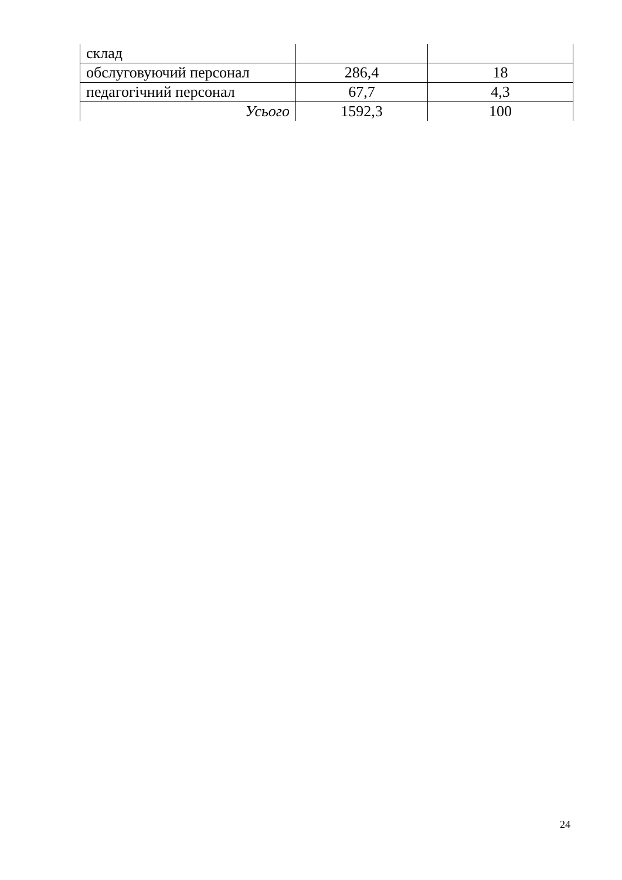| склад | | |
| обслуговуючий персонал | 286,4 | 18 |
| педагогічний персонал | 67,7 | 4,3 |
| Усього | 1592,3 | 100 |
24